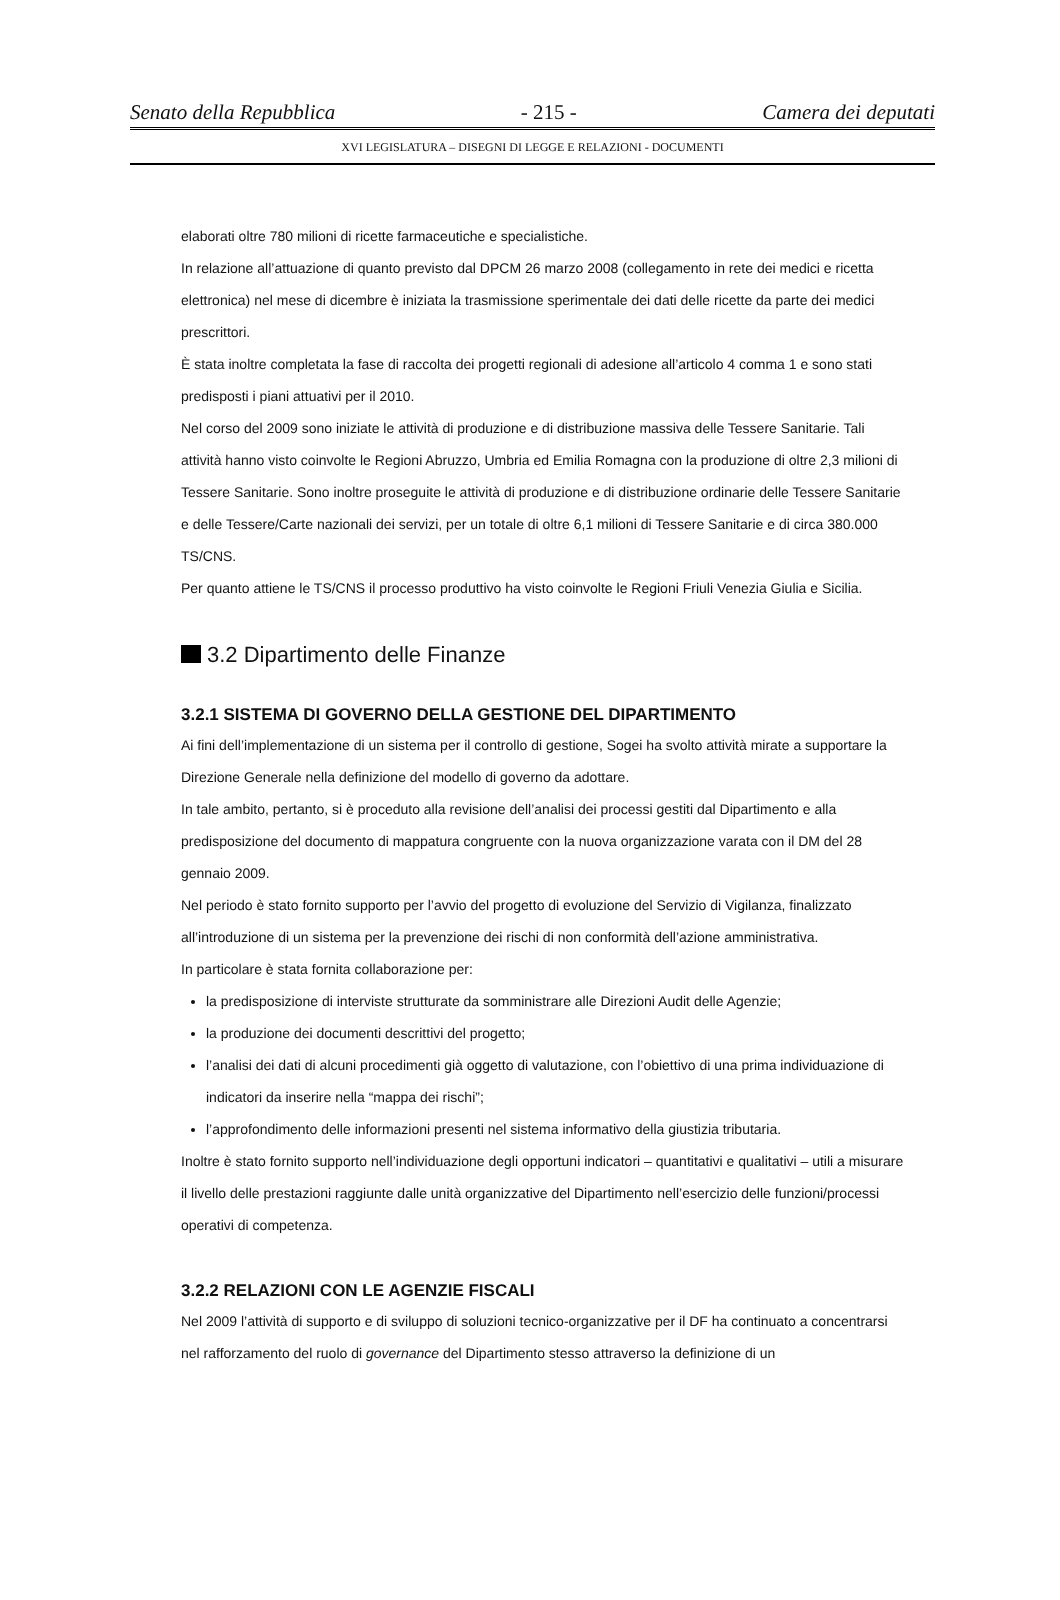Senato della Repubblica - 215 - Camera dei deputati
XVI LEGISLATURA – DISEGNI DI LEGGE E RELAZIONI - DOCUMENTI
elaborati oltre 780 milioni di ricette farmaceutiche e specialistiche.
In relazione all’attuazione di quanto previsto dal DPCM 26 marzo 2008 (collegamento in rete dei medici e ricetta elettronica) nel mese di dicembre è iniziata la trasmissione sperimentale dei dati delle ricette da parte dei medici prescrittori.
È stata inoltre completata la fase di raccolta dei progetti regionali di adesione all’articolo 4 comma 1 e sono stati predisposti i piani attuativi per il 2010.
Nel corso del 2009 sono iniziate le attività di produzione e di distribuzione massiva delle Tessere Sanitarie. Tali attività hanno visto coinvolte le Regioni Abruzzo, Umbria ed Emilia Romagna con la produzione di oltre 2,3 milioni di Tessere Sanitarie. Sono inoltre proseguite le attività di produzione e di distribuzione ordinarie delle Tessere Sanitarie e delle Tessere/Carte nazionali dei servizi, per un totale di oltre 6,1 milioni di Tessere Sanitarie e di circa 380.000 TS/CNS.
Per quanto attiene le TS/CNS il processo produttivo ha visto coinvolte le Regioni Friuli Venezia Giulia e Sicilia.
3.2 Dipartimento delle Finanze
3.2.1 SISTEMA DI GOVERNO DELLA GESTIONE DEL DIPARTIMENTO
Ai fini dell’implementazione di un sistema per il controllo di gestione, Sogei ha svolto attività mirate a supportare la Direzione Generale nella definizione del modello di governo da adottare.
In tale ambito, pertanto, si è proceduto alla revisione dell’analisi dei processi gestiti dal Dipartimento e alla predisposizione del documento di mappatura congruente con la nuova organizzazione varata con il DM del 28 gennaio 2009.
Nel periodo è stato fornito supporto per l’avvio del progetto di evoluzione del Servizio di Vigilanza, finalizzato all’introduzione di un sistema per la prevenzione dei rischi di non conformità dell’azione amministrativa.
In particolare è stata fornita collaborazione per:
la predisposizione di interviste strutturate da somministrare alle Direzioni Audit delle Agenzie;
la produzione dei documenti descrittivi del progetto;
l’analisi dei dati di alcuni procedimenti già oggetto di valutazione, con l’obiettivo di una prima individuazione di indicatori da inserire nella “mappa dei rischi”;
l’approfondimento delle informazioni presenti nel sistema informativo della giustizia tributaria.
Inoltre è stato fornito supporto nell’individuazione degli opportuni indicatori – quantitativi e qualitativi – utili a misurare il livello delle prestazioni raggiunte dalle unità organizzative del Dipartimento nell’esercizio delle funzioni/processi operativi di competenza.
3.2.2 RELAZIONI CON LE AGENZIE FISCALI
Nel 2009 l’attività di supporto e di sviluppo di soluzioni tecnico-organizzative per il DF ha continuato a concentrarsi nel rafforzamento del ruolo di governance del Dipartimento stesso attraverso la definizione di un